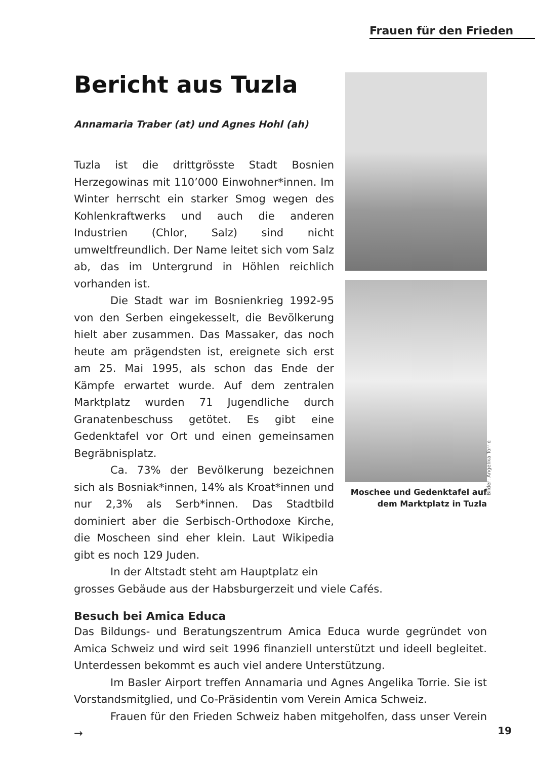Frauen für den Frieden
Bericht aus Tuzla
Annamaria Traber (at) und Agnes Hohl (ah)
Tuzla ist die drittgrösste Stadt Bosnien Herzegowinas mit 110’000 Einwohner*innen. Im Winter herrscht ein starker Smog wegen des Kohlenkraftwerks und auch die anderen Industrien (Chlor, Salz) sind nicht umweltfreundlich. Der Name leitet sich vom Salz ab, das im Untergrund in Höhlen reichlich vorhanden ist.
Die Stadt war im Bosnienkrieg 1992-95 von den Serben eingekesselt, die Bevölkerung hielt aber zusammen. Das Massaker, das noch heute am prägendsten ist, ereignete sich erst am 25. Mai 1995, als schon das Ende der Kämpfe erwartet wurde. Auf dem zentralen Marktplatz wurden 71 Jugendliche durch Granatenbeschuss getötet. Es gibt eine Gedenktafel vor Ort und einen gemeinsamen Begräbnisplatz.
Ca. 73% der Bevölkerung bezeichnen sich als Bosniak*innen, 14% als Kroat*innen und nur 2,3% als Serb*innen. Das Stadtbild dominiert aber die Serbisch-Orthodoxe Kirche, die Moscheen sind eher klein. Laut Wikipedia gibt es noch 129 Juden.
In der Altstadt steht am Hauptplatz ein
Moschee und Gedenktafel auf dem Marktplatz in Tuzla
grosses Gebäude aus der Habsburgerzeit und viele Cafés.
Besuch bei Amica Educa
Das Bildungs- und Beratungszentrum Amica Educa wurde gegründet von Amica Schweiz und wird seit 1996 finanziell unterstützt und ideell begleitet. Unterdessen bekommt es auch viel andere Unterstützung.
Im Basler Airport treffen Annamaria und Agnes Angelika Torrie. Sie ist Vorstandsmitglied, und Co-Präsidentin vom Verein Amica Schweiz.
Frauen für den Frieden Schweiz haben mitgeholfen, dass unser Verein →
Bilder: Angelika Torrie
19